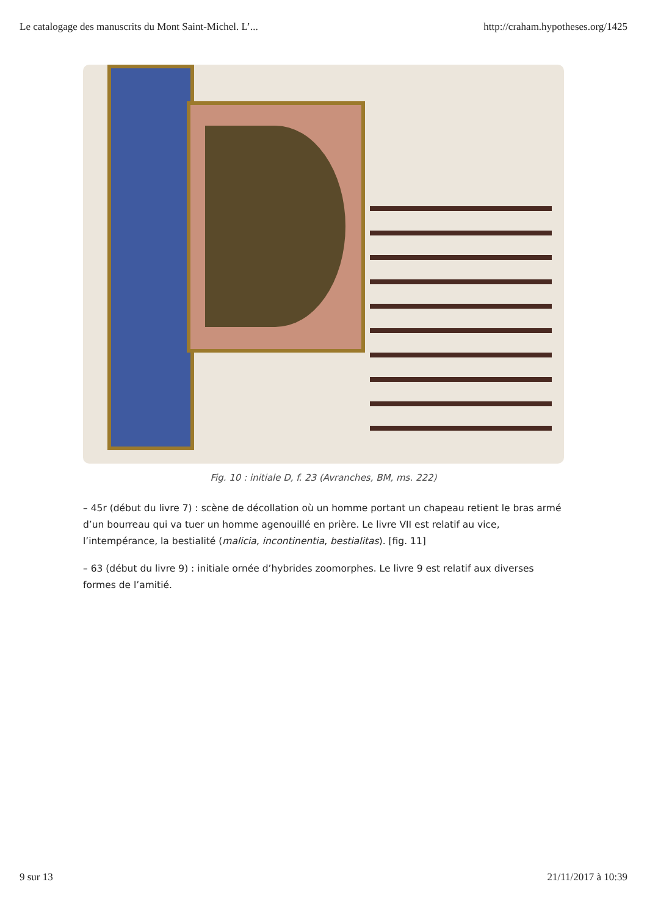Le catalogage des manuscrits du Mont Saint-Michel. L’... http://craham.hypotheses.org/1425
Fig. 10 : initiale D, f. 23 (Avranches, BM, ms. 222)
– 45r (début du livre 7) : scène de décollation où un homme portant un chapeau retient le bras armé d’un bourreau qui va tuer un homme agenouillé en prière. Le livre VII est relatif au vice, l’intempérance, la bestialité (malicia, incontinentia, bestialitas). [fig. 11]
– 63 (début du livre 9) : initiale ornée d’hybrides zoomorphes. Le livre 9 est relatif aux diverses formes de l’amitié.
9 sur 13 21/11/2017 à 10:39